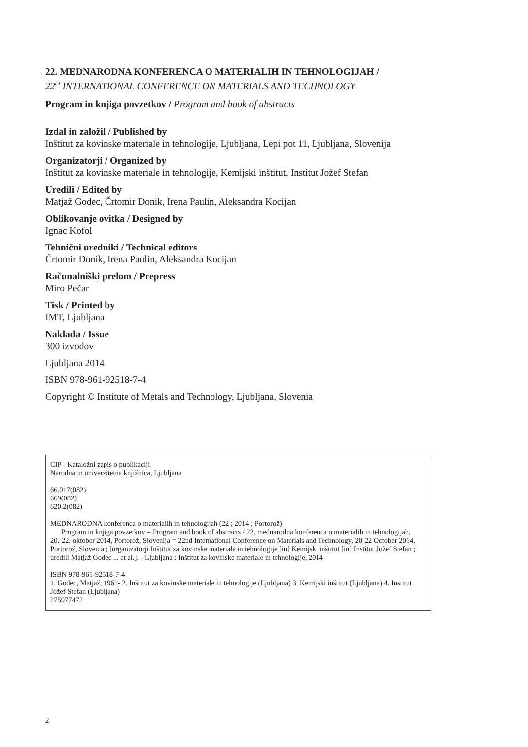22. MEDNARODNA KONFERENCA O MATERIALIH IN TEHNOLOGIJAH /
22<sup>nd</sup> INTERNATIONAL CONFERENCE ON MATERIALS AND TECHNOLOGY
Program in knjiga povzetkov / Program and book of abstracts
Izdal in založil / Published by
Inštitut za kovinske materiale in tehnologije, Ljubljana, Lepi pot 11, Ljubljana, Slovenija
Organizatorji / Organized by
Inštitut za kovinske materiale in tehnologije, Kemijski inštitut, Institut Jožef Stefan
Uredili / Edited by
Matjaž Godec, Črtomir Donik, Irena Paulin, Aleksandra Kocijan
Oblikovanje ovitka / Designed by
Ignac Kofol
Tehnični uredniki / Technical editors
Črtomir Donik, Irena Paulin, Aleksandra Kocijan
Računalniški prelom / Prepress
Miro Pečar
Tisk / Printed by
IMT, Ljubljana
Naklada / Issue
300 izvodov
Ljubljana 2014
ISBN 978-961-92518-7-4
Copyright © Institute of Metals and Technology, Ljubljana, Slovenia
CIP - Kataložni zapis o publikaciji
Narodna in univerzitetna knjižnica, Ljubljana
66.017(082)
669(082)
620.2(082)
MEDNARODNA konferenca o materialih in tehnologijah (22 ; 2014 ; Portorož)
Program in knjiga povzetkov = Program and book of abstracts / 22. mednarodna konferenca o materialih in tehnologijah, 20.-22. oktober 2014, Portorož, Slovenija = 22nd International Conference on Materials and Technology, 20-22 October 2014, Portorož, Slovenia ; [organizatorji Inštitut za kovinske materiale in tehnologije [in] Kemijski inštitut [in] Institut Jožef Stefan ; uredili Matjaž Godec ... et al.]. - Ljubljana : Inštitut za kovinske materiale in tehnologije, 2014
ISBN 978-961-92518-7-4
1. Godec, Matjaž, 1961- 2. Inštitut za kovinske materiale in tehnologije (Ljubljana) 3. Kemijski inštitut (Ljubljana) 4. Institut Jožef Stefan (Ljubljana)
275977472
2